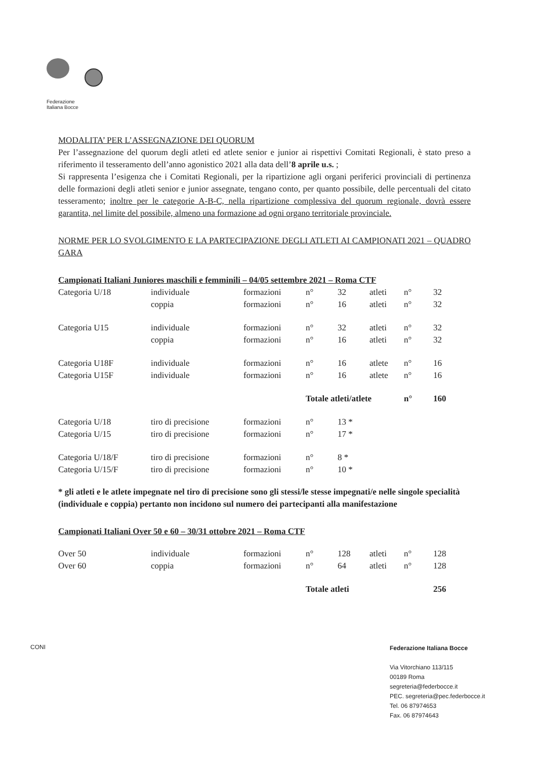Federazione
Italiana Bocce
MODALITA’ PER L’ASSEGNAZIONE DEI QUORUM
Per l’assegnazione del quorum degli atleti ed atlete senior e junior ai rispettivi Comitati Regionali, è stato preso a riferimento il tesseramento dell’anno agonistico 2021 alla data dell’8 aprile u.s. ;
Si rappresenta l’esigenza che i Comitati Regionali, per la ripartizione agli organi periferici provinciali di pertinenza delle formazioni degli atleti senior e junior assegnate, tengano conto, per quanto possibile, delle percentuali del citato tesseramento; inoltre per le categorie A-B-C, nella ripartizione complessiva del quorum regionale, dovrà essere garantita, nel limite del possibile, almeno una formazione ad ogni organo territoriale provinciale.
NORME PER LO SVOLGIMENTO E LA PARTECIPAZIONE DEGLI ATLETI AI CAMPIONATI 2021 – QUADRO GARA
Campionati Italiani Juniores maschili e femminili – 04/05 settembre 2021 – Roma CTF
| Categoria U/18 | individuale | formazioni | n° | 32 | atleti | n° | 32 |
| | coppia | formazioni | n° | 16 | atleti | n° | 32 |
| Categoria U15 | individuale | formazioni | n° | 32 | atleti | n° | 32 |
| | coppia | formazioni | n° | 16 | atleti | n° | 32 |
| Categoria U18F | individuale | formazioni | n° | 16 | atlete | n° | 16 |
| Categoria U15F | individuale | formazioni | n° | 16 | atlete | n° | 16 |
| | | | Totale atleti/atlete | | | n° | 160 |
| Categoria U/18 | tiro di precisione | formazioni | n° | 13 * | | | |
| Categoria U/15 | tiro di precisione | formazioni | n° | 17 * | | | |
| Categoria U/18/F | tiro di precisione | formazioni | n° | 8 * | | | |
| Categoria U/15/F | tiro di precisione | formazioni | n° | 10 * | | | |
* gli atleti e le atlete impegnate nel tiro di precisione sono gli stessi/le stesse impegnati/e nelle singole specialità (individuale e coppia) pertanto non incidono sul numero dei partecipanti alla manifestazione
Campionati Italiani Over 50 e 60 – 30/31 ottobre 2021 – Roma CTF
| Over 50 | individuale | formazioni | n° | 128 | atleti | n° | 128 |
| Over 60 | coppia | formazioni | n° | 64 | atleti | n° | 128 |
| | | | Totale atleti | | | | 256 |
CONI
Federazione Italiana Bocce
Via Vitorchiano 113/115
00189 Roma
segreteria@federbocce.it
PEC. segreteria@pec.federbocce.it
Tel. 06 87974653
Fax. 06 87974643